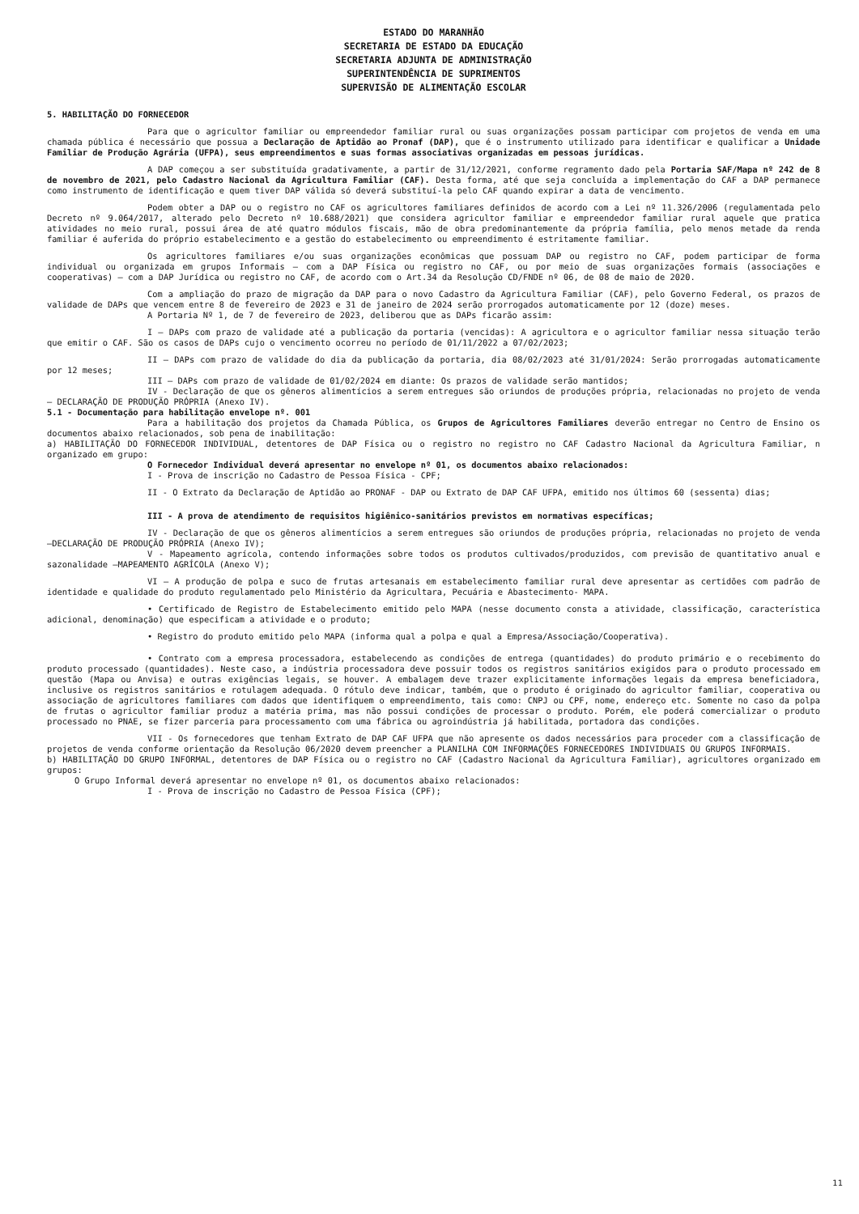ESTADO DO MARANHÃO
SECRETARIA DE ESTADO DA EDUCAÇÃO
SECRETARIA ADJUNTA DE ADMINISTRAÇÃO
SUPERINTENDÊNCIA DE SUPRIMENTOS
SUPERVISÃO DE ALIMENTAÇÃO ESCOLAR
5. HABILITAÇÃO DO FORNECEDOR
Para que o agricultor familiar ou empreendedor familiar rural ou suas organizações possam participar com projetos de venda em uma chamada pública é necessário que possua a Declaração de Aptidão ao Pronaf (DAP), que é o instrumento utilizado para identificar e qualificar a Unidade Familiar de Produção Agrária (UFPA), seus empreendimentos e suas formas associativas organizadas em pessoas jurídicas.
A DAP começou a ser substituída gradativamente, a partir de 31/12/2021, conforme regramento dado pela Portaria SAF/Mapa nº 242 de 8 de novembro de 2021, pelo Cadastro Nacional da Agricultura Familiar (CAF). Desta forma, até que seja concluída a implementação do CAF a DAP permanece como instrumento de identificação e quem tiver DAP válida só deverá substituí-la pelo CAF quando expirar a data de vencimento.
Podem obter a DAP ou o registro no CAF os agricultores familiares definidos de acordo com a Lei nº 11.326/2006 (regulamentada pelo Decreto nº 9.064/2017, alterado pelo Decreto nº 10.688/2021) que considera agricultor familiar e empreendedor familiar rural aquele que pratica atividades no meio rural, possui área de até quatro módulos fiscais, mão de obra predominantemente da própria família, pelo menos metade da renda familiar é auferida do próprio estabelecimento e a gestão do estabelecimento ou empreendimento é estritamente familiar.
Os agricultores familiares e/ou suas organizações econômicas que possuam DAP ou registro no CAF, podem participar de forma individual ou organizada em grupos Informais – com a DAP Física ou registro no CAF, ou por meio de suas organizações formais (associações e cooperativas) – com a DAP Jurídica ou registro no CAF, de acordo com o Art.34 da Resolução CD/FNDE nº 06, de 08 de maio de 2020.
Com a ampliação do prazo de migração da DAP para o novo Cadastro da Agricultura Familiar (CAF), pelo Governo Federal, os prazos de validade de DAPs que vencem entre 8 de fevereiro de 2023 e 31 de janeiro de 2024 serão prorrogados automaticamente por 12 (doze) meses.
A Portaria Nº 1, de 7 de fevereiro de 2023, deliberou que as DAPs ficarão assim:
I – DAPs com prazo de validade até a publicação da portaria (vencidas): A agricultora e o agricultor familiar nessa situação terão que emitir o CAF. São os casos de DAPs cujo o vencimento ocorreu no período de 01/11/2022 a 07/02/2023;
II – DAPs com prazo de validade do dia da publicação da portaria, dia 08/02/2023 até 31/01/2024: Serão prorrogadas automaticamente por 12 meses;
III – DAPs com prazo de validade de 01/02/2024 em diante: Os prazos de validade serão mantidos;
IV - Declaração de que os gêneros alimentícios a serem entregues são oriundos de produções própria, relacionadas no projeto de venda – DECLARAÇÃO DE PRODUÇÃO PRÓPRIA (Anexo IV).
5.1 - Documentação para habilitação envelope nº. 001
Para a habilitação dos projetos da Chamada Pública, os Grupos de Agricultores Familiares deverão entregar no Centro de Ensino os documentos abaixo relacionados, sob pena de inabilitação:
a) HABILITAÇÃO DO FORNECEDOR INDIVIDUAL, detentores de DAP Física ou o registro no registro no CAF Cadastro Nacional da Agricultura Familiar, n organizado em grupo:
O Fornecedor Individual deverá apresentar no envelope nº 01, os documentos abaixo relacionados:
I - Prova de inscrição no Cadastro de Pessoa Física - CPF;
II - O Extrato da Declaração de Aptidão ao PRONAF - DAP ou Extrato de DAP CAF UFPA, emitido nos últimos 60 (sessenta) dias;
III - A prova de atendimento de requisitos higiênico-sanitários previstos em normativas específicas;
IV - Declaração de que os gêneros alimentícios a serem entregues são oriundos de produções própria, relacionadas no projeto de venda –DECLARAÇÃO DE PRODUÇÃO PRÓPRIA (Anexo IV);
V - Mapeamento agrícola, contendo informações sobre todos os produtos cultivados/produzidos, com previsão de quantitativo anual e sazonalidade –MAPEAMENTO AGRÍCOLA (Anexo V);
VI – A produção de polpa e suco de frutas artesanais em estabelecimento familiar rural deve apresentar as certidões com padrão de identidade e qualidade do produto regulamentado pelo Ministério da Agricultara, Pecuária e Abastecimento- MAPA.
• Certificado de Registro de Estabelecimento emitido pelo MAPA (nesse documento consta a atividade, classificação, característica adicional, denominação) que especificam a atividade e o produto;
• Registro do produto emitido pelo MAPA (informa qual a polpa e qual a Empresa/Associação/Cooperativa).
• Contrato com a empresa processadora, estabelecendo as condições de entrega (quantidades) do produto primário e o recebimento do produto processado (quantidades). Neste caso, a indústria processadora deve possuir todos os registros sanitários exigidos para o produto processado em questão (Mapa ou Anvisa) e outras exigências legais, se houver. A embalagem deve trazer explicitamente informações legais da empresa beneficiadora, inclusive os registros sanitários e rotulagem adequada. O rótulo deve indicar, também, que o produto é originado do agricultor familiar, cooperativa ou associação de agricultores familiares com dados que identifiquem o empreendimento, tais como: CNPJ ou CPF, nome, endereço etc. Somente no caso da polpa de frutas o agricultor familiar produz a matéria prima, mas não possui condições de processar o produto. Porém, ele poderá comercializar o produto processado no PNAE, se fizer parceria para processamento com uma fábrica ou agroindústria já habilitada, portadora das condições.
VII - Os fornecedores que tenham Extrato de DAP CAF UFPA que não apresente os dados necessários para proceder com a classificação de projetos de venda conforme orientação da Resolução 06/2020 devem preencher a PLANILHA COM INFORMAÇÕES FORNECEDORES INDIVIDUAIS OU GRUPOS INFORMAIS.
b) HABILITAÇÃO DO GRUPO INFORMAL, detentores de DAP Física ou o registro no CAF (Cadastro Nacional da Agricultura Familiar), agricultores organizado em grupos:
O Grupo Informal deverá apresentar no envelope nº 01, os documentos abaixo relacionados:
I - Prova de inscrição no Cadastro de Pessoa Física (CPF);
11